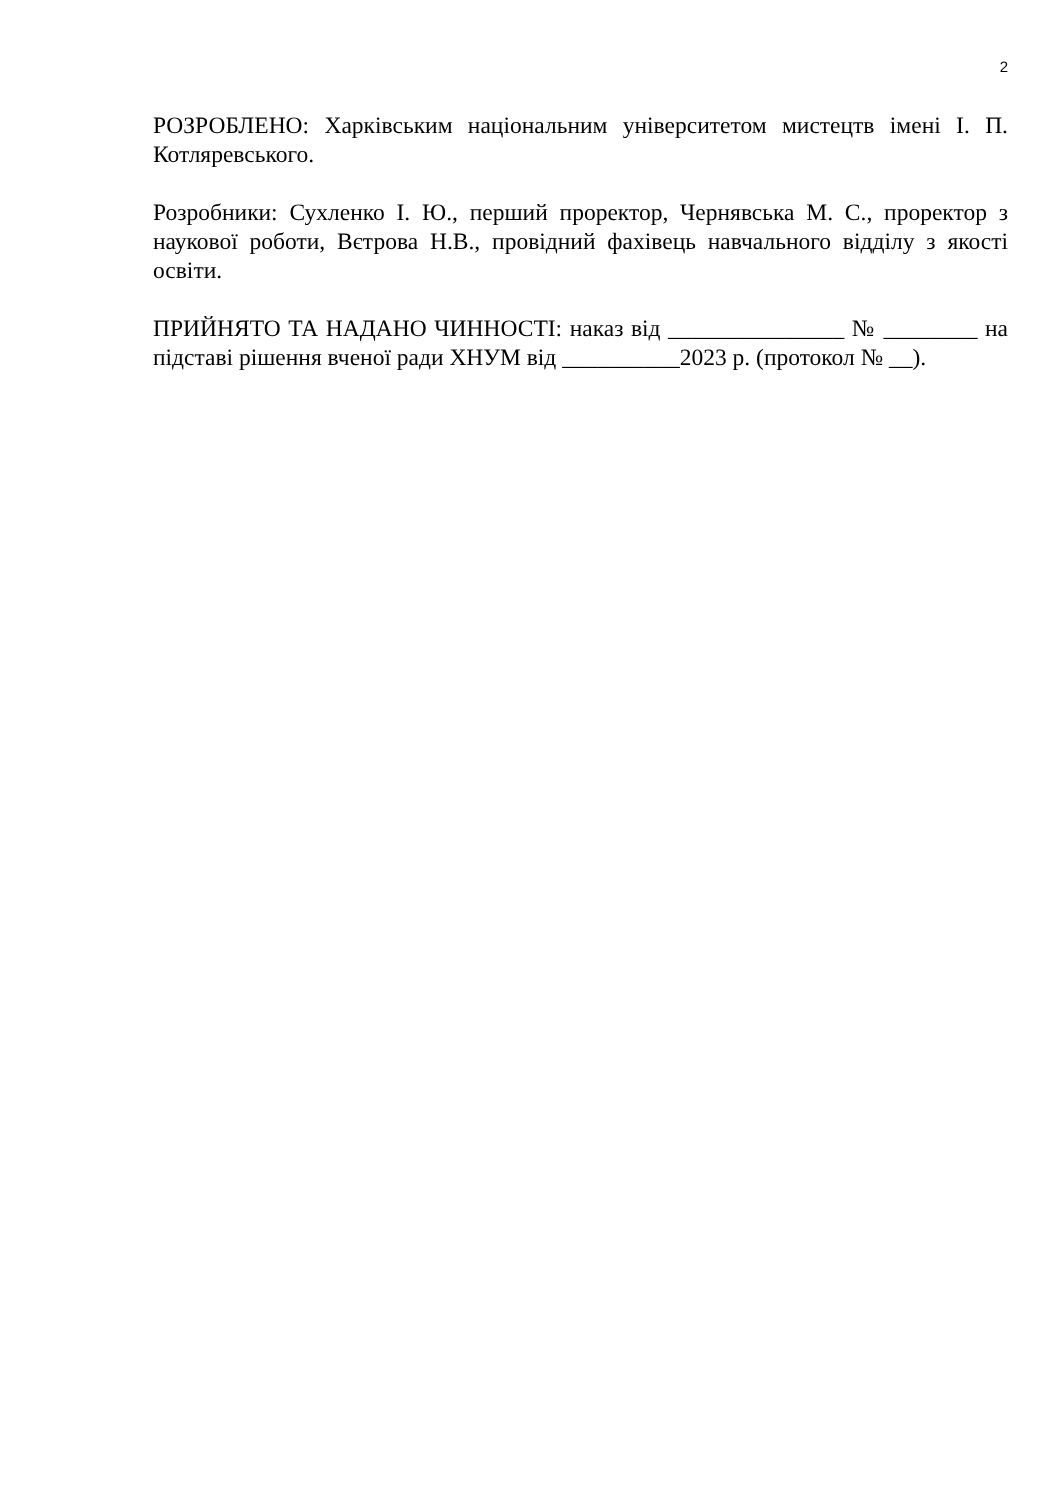2
РОЗРОБЛЕНО: Харківським національним університетом мистецтв імені І. П. Котляревського.
Розробники: Сухленко І. Ю., перший проректор, Чернявська М. С., проректор з наукової роботи, Вєтрова Н.В., провідний фахівець навчального відділу з якості освіти.
ПРИЙНЯТО ТА НАДАНО ЧИННОСТІ: наказ від _______________ № ________ на підставі рішення вченої ради ХНУМ від __________2023 р. (протокол № __).